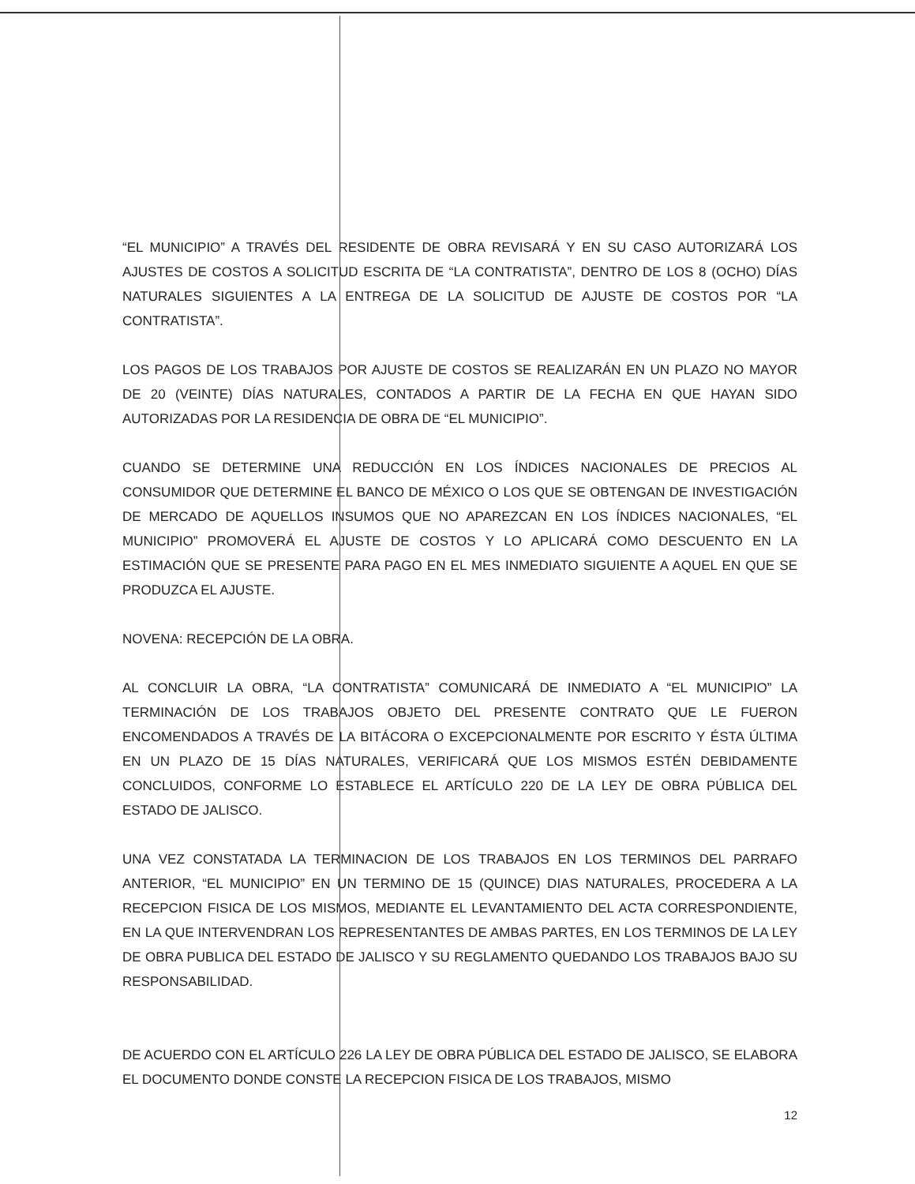“EL MUNICIPIO” A TRAVÉS DEL RESIDENTE DE OBRA REVISARÁ Y EN SU CASO AUTORIZARÁ LOS AJUSTES DE COSTOS A SOLICITUD ESCRITA DE “LA CONTRATISTA”, DENTRO DE LOS 8 (OCHO) DÍAS NATURALES SIGUIENTES A LA ENTREGA DE LA SOLICITUD DE AJUSTE DE COSTOS POR “LA CONTRATISTA”.
LOS PAGOS DE LOS TRABAJOS POR AJUSTE DE COSTOS SE REALIZARÁN EN UN PLAZO NO MAYOR DE 20 (VEINTE) DÍAS NATURALES, CONTADOS A PARTIR DE LA FECHA EN QUE HAYAN SIDO AUTORIZADAS POR LA RESIDENCIA DE OBRA DE “EL MUNICIPIO”.
CUANDO SE DETERMINE UNA REDUCCIÓN EN LOS ÍNDICES NACIONALES DE PRECIOS AL CONSUMIDOR QUE DETERMINE EL BANCO DE MÉXICO O LOS QUE SE OBTENGAN DE INVESTIGACIÓN DE MERCADO DE AQUELLOS INSUMOS QUE NO APAREZCAN EN LOS ÍNDICES NACIONALES, “EL MUNICIPIO” PROMOVERÁ EL AJUSTE DE COSTOS Y LO APLICARÁ COMO DESCUENTO EN LA ESTIMACIÓN QUE SE PRESENTE PARA PAGO EN EL MES INMEDIATO SIGUIENTE A AQUEL EN QUE SE PRODUZCA EL AJUSTE.
NOVENA: RECEPCIÓN DE LA OBRA.
AL CONCLUIR LA OBRA, “LA CONTRATISTA” COMUNICARÁ DE INMEDIATO A “EL MUNICIPIO” LA TERMINACIÓN DE LOS TRABAJOS OBJETO DEL PRESENTE CONTRATO QUE LE FUERON ENCOMENDADOS A TRAVÉS DE LA BITÁCORA O EXCEPCIONALMENTE POR ESCRITO Y ÉSTA ÚLTIMA EN UN PLAZO DE 15 DÍAS NATURALES, VERIFICARÁ QUE LOS MISMOS ESTÉN DEBIDAMENTE CONCLUIDOS, CONFORME LO ESTABLECE EL ARTÍCULO 220 DE LA LEY DE OBRA PÚBLICA DEL ESTADO DE JALISCO.
UNA VEZ CONSTATADA LA TERMINACION DE LOS TRABAJOS EN LOS TERMINOS DEL PARRAFO ANTERIOR, “EL MUNICIPIO” EN UN TERMINO DE 15 (QUINCE) DIAS NATURALES, PROCEDERA A LA RECEPCION FISICA DE LOS MISMOS, MEDIANTE EL LEVANTAMIENTO DEL ACTA CORRESPONDIENTE, EN LA QUE INTERVENDRAN LOS REPRESENTANTES DE AMBAS PARTES, EN LOS TERMINOS DE LA LEY DE OBRA PUBLICA DEL ESTADO DE JALISCO Y SU REGLAMENTO QUEDANDO LOS TRABAJOS BAJO SU RESPONSABILIDAD.
DE ACUERDO CON EL ARTÍCULO 226 LA LEY DE OBRA PÚBLICA DEL ESTADO DE JALISCO, SE ELABORA EL DOCUMENTO DONDE CONSTE LA RECEPCION FISICA DE LOS TRABAJOS, MISMO
12